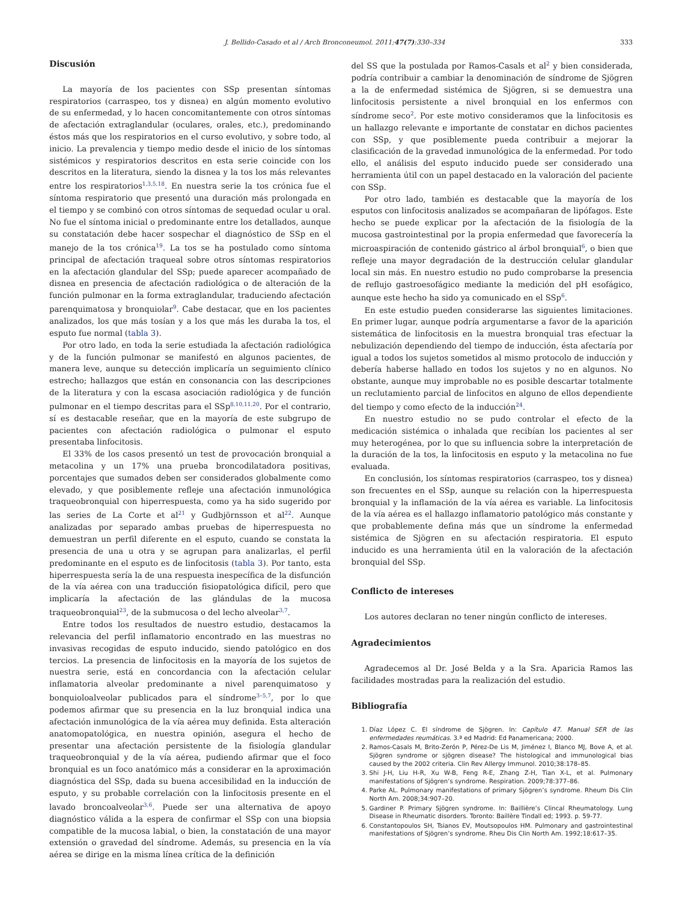J. Bellido-Casado et al / Arch Bronconeumol. 2011;47(7):330–334 333
Discusión
La mayoría de los pacientes con SSp presentan síntomas respiratorios (carraspeo, tos y disnea) en algún momento evolutivo de su enfermedad, y lo hacen concomitantemente con otros síntomas de afectación extraglandular (oculares, orales, etc.), predominando éstos más que los respiratorios en el curso evolutivo, y sobre todo, al inicio. La prevalencia y tiempo medio desde el inicio de los síntomas sistémicos y respiratorios descritos en esta serie coincide con los descritos en la literatura, siendo la disnea y la tos los más relevantes entre los respiratorios<sup>1,3,5,18</sup>. En nuestra serie la tos crónica fue el síntoma respiratorio que presentó una duración más prolongada en el tiempo y se combinó con otros síntomas de sequedad ocular u oral. No fue el síntoma inicial o predominante entre los detallados, aunque su constatación debe hacer sospechar el diagnóstico de SSp en el manejo de la tos crónica<sup>19</sup>. La tos se ha postulado como síntoma principal de afectación traqueal sobre otros síntomas respiratorios en la afectación glandular del SSp; puede aparecer acompañado de disnea en presencia de afectación radiológica o de alteración de la función pulmonar en la forma extraglandular, traduciendo afectación parenquimatosa y bronquiolar<sup>9</sup>. Cabe destacar, que en los pacientes analizados, los que más tosían y a los que más les duraba la tos, el esputo fue normal (tabla 3).
Por otro lado, en toda la serie estudiada la afectación radiológica y de la función pulmonar se manifestó en algunos pacientes, de manera leve, aunque su detección implicaría un seguimiento clínico estrecho; hallazgos que están en consonancia con las descripciones de la literatura y con la escasa asociación radiológica y de función pulmonar en el tiempo descritas para el SSp<sup>8,10,11,20</sup>. Por el contrario, sí es destacable reseñar, que en la mayoría de este subgrupo de pacientes con afectación radiológica o pulmonar el esputo presentaba linfocitosis.
El 33% de los casos presentó un test de provocación bronquial a metacolina y un 17% una prueba broncodilatadora positivas, porcentajes que sumados deben ser considerados globalmente como elevado, y que posiblemente refleje una afectación inmunológica traqueobronquial con hiperrespuesta, como ya ha sido sugerido por las series de La Corte et al<sup>21</sup> y Gudbjörnsson et al<sup>22</sup>. Aunque analizadas por separado ambas pruebas de hiperrespuesta no demuestran un perfil diferente en el esputo, cuando se constata la presencia de una u otra y se agrupan para analizarlas, el perfil predominante en el esputo es de linfocitosis (tabla 3). Por tanto, esta hiperrespuesta sería la de una respuesta inespecífica de la disfunción de la vía aérea con una traducción fisiopatológica difícil, pero que implicaría la afectación de las glándulas de la mucosa traqueobronquial<sup>23</sup>, de la submucosa o del lecho alveolar<sup>3,7</sup>.
Entre todos los resultados de nuestro estudio, destacamos la relevancia del perfil inflamatorio encontrado en las muestras no invasivas recogidas de esputo inducido, siendo patológico en dos tercios. La presencia de linfocitosis en la mayoría de los sujetos de nuestra serie, está en concordancia con la afectación celular inflamatoria alveolar predominante a nivel parenquimatoso y bonquioloalveolar publicados para el síndrome<sup>3–5,7</sup>, por lo que podemos afirmar que su presencia en la luz bronquial indica una afectación inmunológica de la vía aérea muy definida. Esta alteración anatomopatológica, en nuestra opinión, asegura el hecho de presentar una afectación persistente de la fisiología glandular traqueobronquial y de la vía aérea, pudiendo afirmar que el foco bronquial es un foco anatómico más a considerar en la aproximación diagnóstica del SSp, dada su buena accesibilidad en la inducción de esputo, y su probable correlación con la linfocitosis presente en el lavado broncoalveolar<sup>3,6</sup>. Puede ser una alternativa de apoyo diagnóstico válida a la espera de confirmar el SSp con una biopsia compatible de la mucosa labial, o bien, la constatación de una mayor extensión o gravedad del síndrome. Además, su presencia en la vía aérea se dirige en la misma línea crítica de la definición
del SS que la postulada por Ramos-Casals et al<sup>2</sup> y bien considerada, podría contribuir a cambiar la denominación de síndrome de Sjögren a la de enfermedad sistémica de Sjögren, si se demuestra una linfocitosis persistente a nivel bronquial en los enfermos con síndrome seco<sup>2</sup>. Por este motivo consideramos que la linfocitosis es un hallazgo relevante e importante de constatar en dichos pacientes con SSp, y que posiblemente pueda contribuir a mejorar la clasificación de la gravedad inmunológica de la enfermedad. Por todo ello, el análisis del esputo inducido puede ser considerado una herramienta útil con un papel destacado en la valoración del paciente con SSp.
Por otro lado, también es destacable que la mayoría de los esputos con linfocitosis analizados se acompañaran de lipófagos. Este hecho se puede explicar por la afectación de la fisiología de la mucosa gastrointestinal por la propia enfermedad que favorecería la microaspiración de contenido gástrico al árbol bronquial<sup>6</sup>, o bien que refleje una mayor degradación de la destrucción celular glandular local sin más. En nuestro estudio no pudo comprobarse la presencia de reflujo gastroesofágico mediante la medición del pH esofágico, aunque este hecho ha sido ya comunicado en el SSp<sup>6</sup>.
En este estudio pueden considerarse las siguientes limitaciones. En primer lugar, aunque podría argumentarse a favor de la aparición sistemática de linfocitosis en la muestra bronquial tras efectuar la nebulización dependiendo del tiempo de inducción, ésta afectaría por igual a todos los sujetos sometidos al mismo protocolo de inducción y debería haberse hallado en todos los sujetos y no en algunos. No obstante, aunque muy improbable no es posible descartar totalmente un reclutamiento parcial de linfocitos en alguno de ellos dependiente del tiempo y como efecto de la inducción<sup>24</sup>.
En nuestro estudio no se pudo controlar el efecto de la medicación sistémica o inhalada que recibían los pacientes al ser muy heterogénea, por lo que su influencia sobre la interpretación de la duración de la tos, la linfocitosis en esputo y la metacolina no fue evaluada.
En conclusión, los síntomas respiratorios (carraspeo, tos y disnea) son frecuentes en el SSp, aunque su relación con la hiperrespuesta bronquial y la inflamación de la vía aérea es variable. La linfocitosis de la vía aérea es el hallazgo inflamatorio patológico más constante y que probablemente defina más que un síndrome la enfermedad sistémica de Sjögren en su afectación respiratoria. El esputo inducido es una herramienta útil en la valoración de la afectación bronquial del SSp.
Conflicto de intereses
Los autores declaran no tener ningún conflicto de intereses.
Agradecimientos
Agradecemos al Dr. José Belda y a la Sra. Aparicia Ramos las facilidades mostradas para la realización del estudio.
Bibliografía
1. Díaz López C. El síndrome de Sjögren. In: Capítulo 47. Manual SER de las enfermedades reumáticas. 3.ª ed Madrid: Ed Panamericana; 2000.
2. Ramos-Casals M, Brito-Zerón P, Pérez-De Lis M, Jiménez I, Blanco MJ, Bove A, et al. Sjögren syndrome or sjögren disease? The histological and immunological bias caused by the 2002 criteria. Clin Rev Allergy Immunol. 2010;38:178–85.
3. Shi J-H, Liu H-R, Xu W-B, Feng R-E, Zhang Z-H, Tian X-L, et al. Pulmonary manifestations of Sjögren’s syndrome. Respiration. 2009;78:377–86.
4. Parke AL. Pulmonary manifestations of primary Sjögren’s syndrome. Rheum Dis Clin North Am. 2008;34:907–20.
5. Gardiner P. Primary Sjögren syndrome. In: Baillière’s Clincal Rheumatology. Lung Disease in Rheumatic disorders. Toronto: Baillère Tindall ed; 1993. p. 59-77.
6. Constantopoulos SH, Tsianos EV, Moutsopoulos HM. Pulmonary and gastrointestinal manifestations of Sjögren’s syndrome. Rheu Dis Clin North Am. 1992;18:617–35.